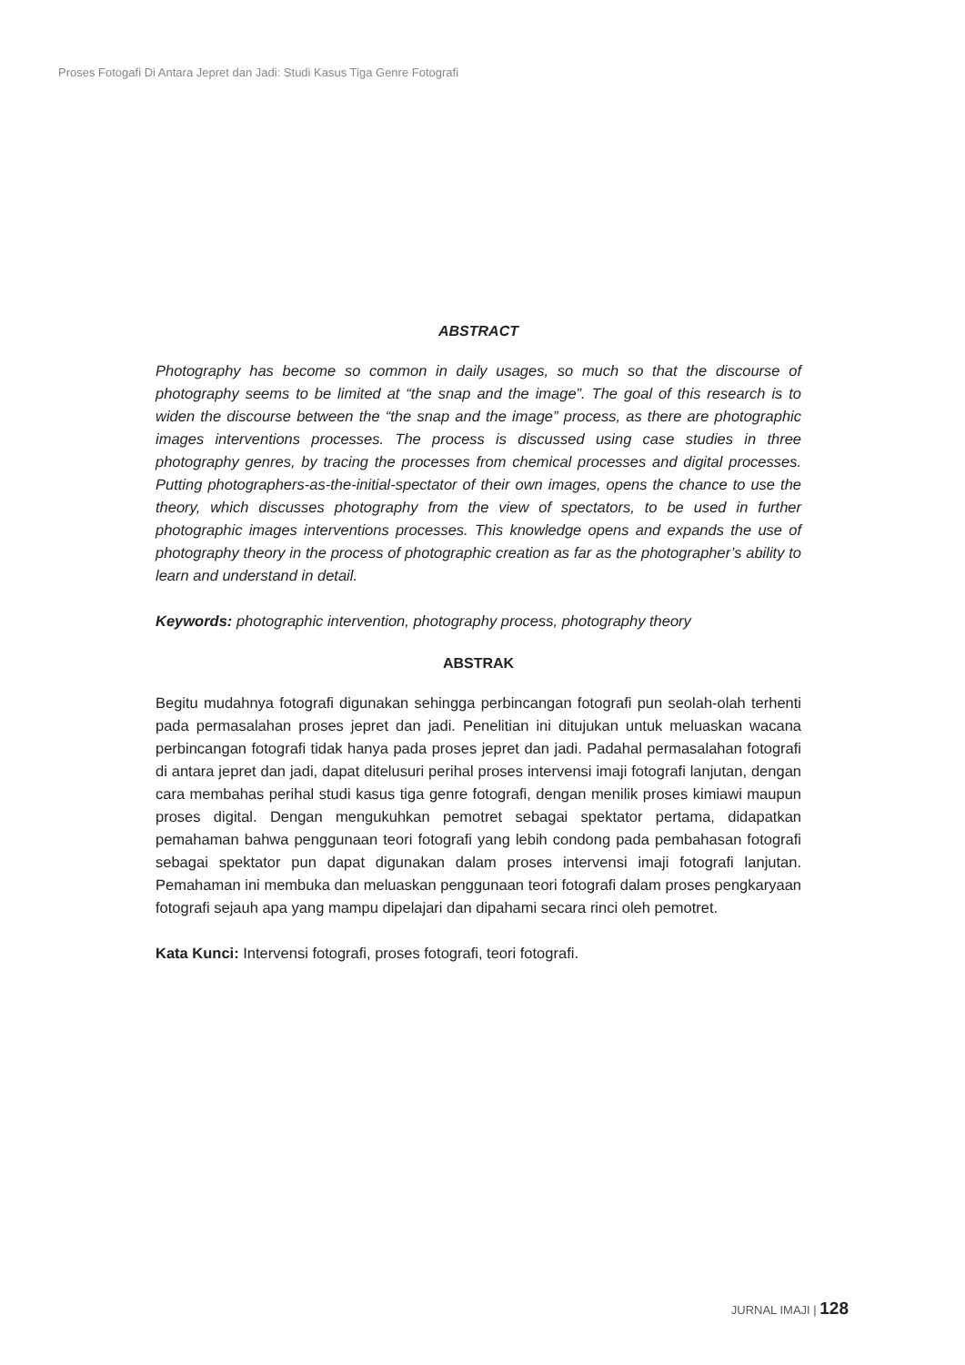Proses Fotogafi Di Antara Jepret dan Jadi: Studi Kasus Tiga Genre Fotografi
ABSTRACT
Photography has become so common in daily usages, so much so that the discourse of photography seems to be limited at “the snap and the image”. The goal of this research is to widen the discourse between the “the snap and the image” process, as there are photographic images interventions processes. The process is discussed using case studies in three photography genres, by tracing the processes from chemical processes and digital processes. Putting photographers-as-the-initial-spectator of their own images, opens the chance to use the theory, which discusses photography from the view of spectators, to be used in further photographic images interventions processes. This knowledge opens and expands the use of photography theory in the process of photographic creation as far as the photographer’s ability to learn and understand in detail.
Keywords: photographic intervention, photography process, photography theory
ABSTRAK
Begitu mudahnya fotografi digunakan sehingga perbincangan fotografi pun seolah-olah terhenti pada permasalahan proses jepret dan jadi. Penelitian ini ditujukan untuk meluaskan wacana perbincangan fotografi tidak hanya pada proses jepret dan jadi. Padahal permasalahan fotografi di antara jepret dan jadi, dapat ditelusuri perihal proses intervensi imaji fotografi lanjutan, dengan cara membahas perihal studi kasus tiga genre fotografi, dengan menilik proses kimiawi maupun proses digital. Dengan mengukuhkan pemotret sebagai spektator pertama, didapatkan pemahaman bahwa penggunaan teori fotografi yang lebih condong pada pembahasan fotografi sebagai spektator pun dapat digunakan dalam proses intervensi imaji fotografi lanjutan. Pemahaman ini membuka dan meluaskan penggunaan teori fotografi dalam proses pengkaryaan fotografi sejauh apa yang mampu dipelajari dan dipahami secara rinci oleh pemotret.
Kata Kunci: Intervensi fotografi, proses fotografi, teori fotografi.
JURNAL IMAJI | 128